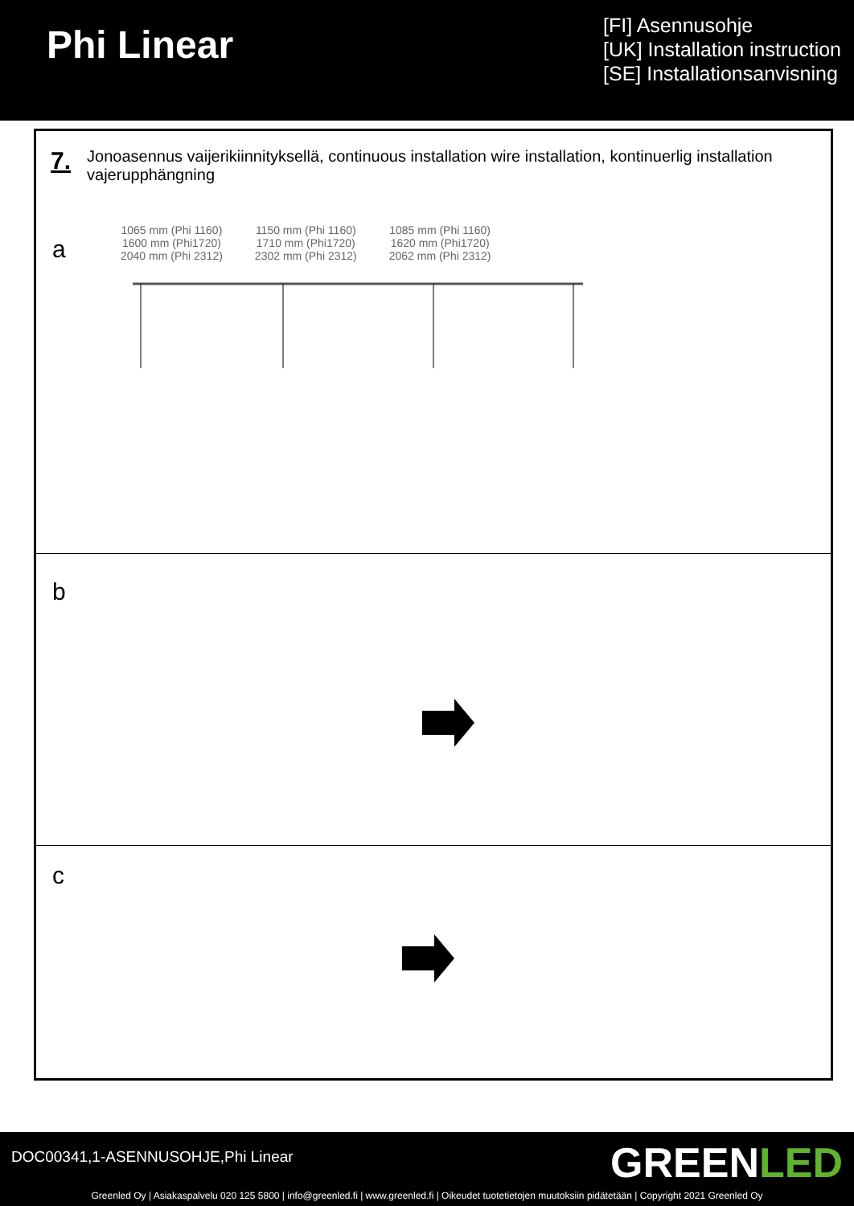Phi Linear
[FI] Asennusohje
[UK] Installation instruction
[SE] Installationsanvisning
7. Jonoasennus vaijerikiinnityksellä, continuous installation wire installation, kontinuerlig installation vajerupphängning
a
1065 mm (Phi 1160)
1600 mm (Phi1720)
2040 mm (Phi 2312)
1150 mm (Phi 1160)
1710 mm (Phi1720)
2302 mm (Phi 2312)
1085 mm (Phi 1160)
1620 mm (Phi1720)
2062 mm (Phi 2312)
b
c
DOC00341,1-ASENNUSOHJE,Phi Linear
GREENLED
Greenled Oy | Asiakaspalvelu 020 125 5800 | info@greenled.fi | www.greenled.fi | Oikeudet tuotetietojen muutoksiin pidätetään | Copyright 2021 Greenled Oy